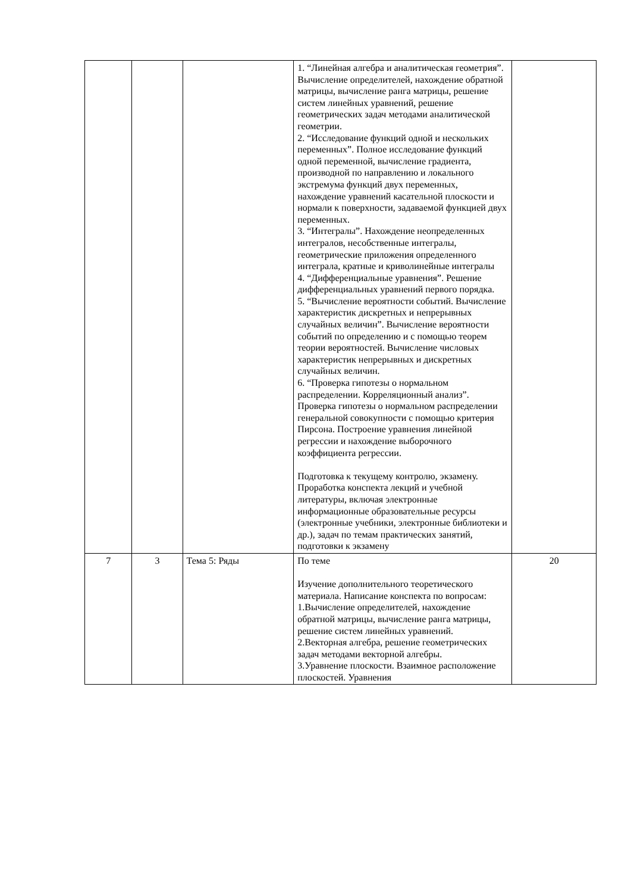| | | | 1. “Линейная алгебра и аналитическая геометрия”. Вычисление определителей, нахождение обратной матрицы, вычисление ранга матрицы, решение систем линейных уравнений, решение геометрических задач методами аналитической геометрии. 2. “Исследование функций одной и нескольких переменных”. Полное исследование функций одной переменной, вычисление градиента, производной по направлению и локального экстремума функций двух переменных, нахождение уравнений касательной плоскости и нормали к поверхности, задаваемой функцией двух переменных. 3. “Интегралы”. Нахождение неопределенных интегралов, несобственные интегралы, геометрические приложения определенного интеграла, кратные и криволинейные интегралы 4. “Дифференциальные уравнения”. Решение дифференциальных уравнений первого порядка. 5. “Вычисление вероятности событий. Вычисление характеристик дискретных и непрерывных случайных величин”. Вычисление вероятности событий по определению и с помощью теорем теории вероятностей. Вычисление числовых характеристик непрерывных и дискретных случайных величин. 6. “Проверка гипотезы о нормальном распределении. Корреляционный анализ”. Проверка гипотезы о нормальном распределении генеральной совокупности с помощью критерия Пирсона. Построение уравнения линейной регрессии и нахождение выборочного коэффициента регрессии. Подготовка к текущему контролю, экзамену. Проработка конспекта лекций и учебной литературы, включая электронные информационные образовательные ресурсы (электронные учебники, электронные библиотеки и др.), задач по темам практических занятий, подготовки к экзамену | |
| 7 | 3 | Тема 5: Ряды | По теме Изучение дополнительного теоретического материала. Написание конспекта по вопросам: 1.Вычисление определителей, нахождение обратной матрицы, вычисление ранга матрицы, решение систем линейных уравнений. 2.Векторная алгебра, решение геометрических задач методами векторной алгебры. 3.Уравнение плоскости. Взаимное расположение плоскостей. Уравнения | 20 |